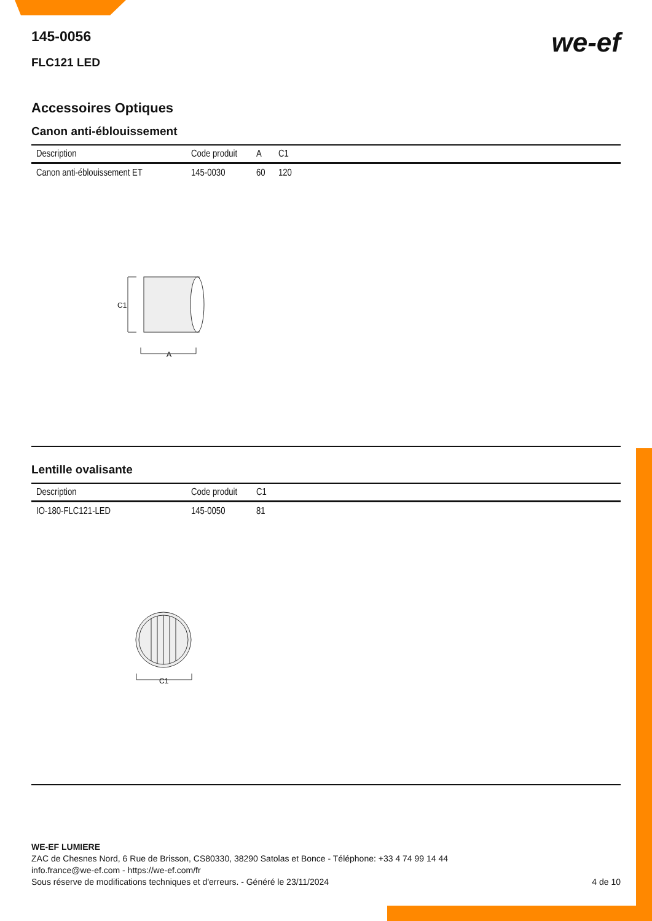we-ef
145-0056
FLC121 LED
Accessoires Optiques
Canon anti-éblouissement
| Description | Code produit | A | C1 |
| --- | --- | --- | --- |
| Canon anti-éblouissement ET | 145-0030 | 60 | 120 |
C1
A
Lentille ovalisante
| Description | Code produit | C1 |
| --- | --- | --- |
| IO-180-FLC121-LED | 145-0050 | 81 |
C1
WE-EF LUMIERE
ZAC de Chesnes Nord, 6 Rue de Brisson, CS80330, 38290 Satolas et Bonce - Téléphone: +33 4 74 99 14 44
info.france@we-ef.com - https://we-ef.com/fr
Sous réserve de modifications techniques et d'erreurs. - Généré le 23/11/2024 4 de 10